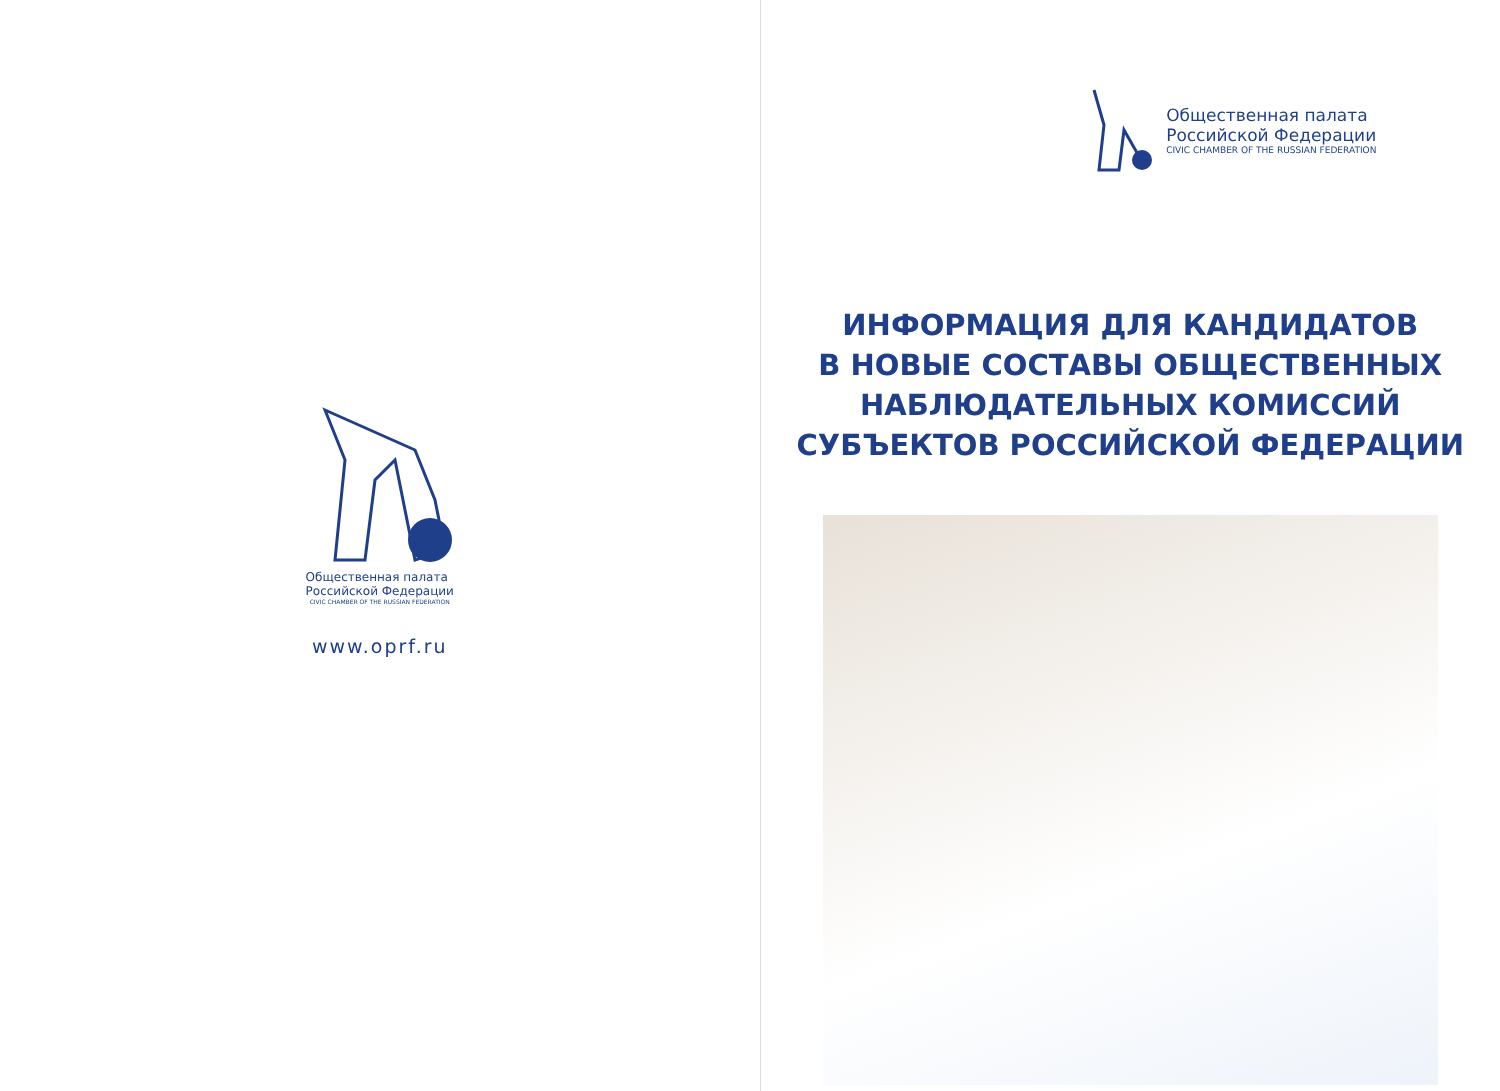Общественная палата
Российской Федерации
CIVIC CHAMBER OF THE RUSSIAN FEDERATION
www.oprf.ru
Общественная палата
Российской Федерации
CIVIC CHAMBER OF THE RUSSIAN FEDERATION
ИНФОРМАЦИЯ ДЛЯ КАНДИДАТОВ
В НОВЫЕ СОСТАВЫ ОБЩЕСТВЕННЫХ
НАБЛЮДАТЕЛЬНЫХ КОМИССИЙ
СУБЪЕКТОВ РОССИЙСКОЙ ФЕДЕРАЦИИ